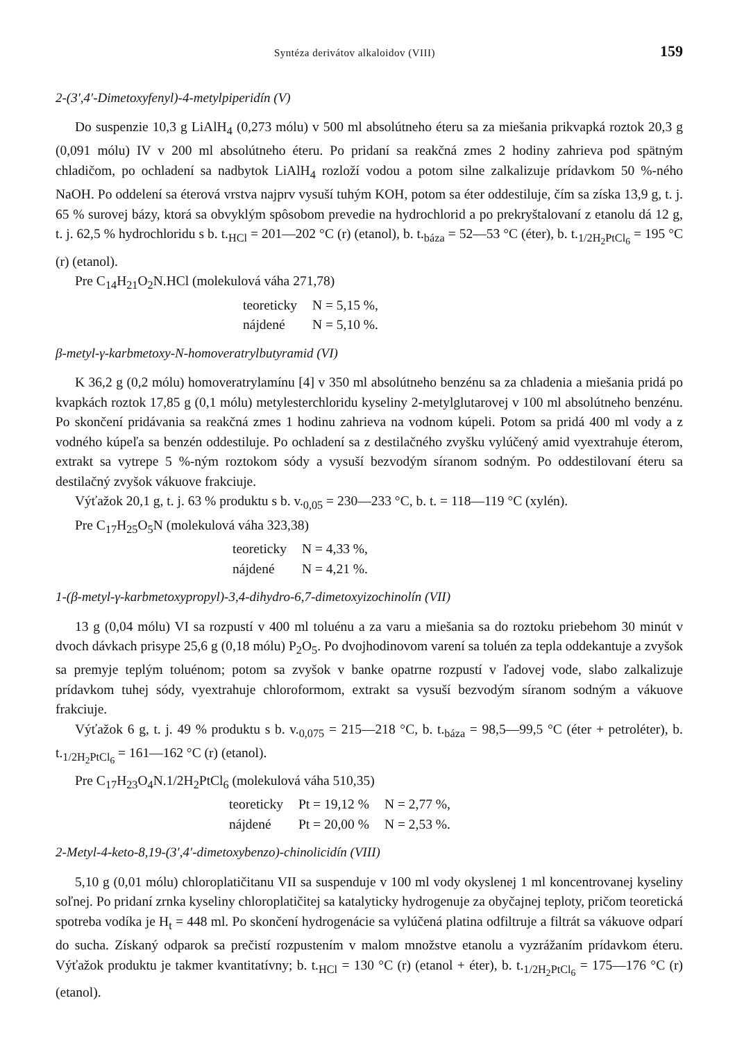Syntéza derivátov alkaloidov (VIII) 159
2-(3′,4′-Dimetoxyfenyl)-4-metylpiperidín (V)
Do suspenzie 10,3 g LiAlH<sub>4</sub> (0,273 mólu) v 500 ml absolútneho éteru sa za miešania prikvapká roztok 20,3 g (0,091 mólu) IV v 200 ml absolútneho éteru. Po pridaní sa reakčná zmes 2 hodiny zahrieva pod spätným chladičom, po ochladení sa nadbytok LiAlH<sub>4</sub> rozloží vodou a potom silne zalkalizuje prídavkom 50 %-ného NaOH. Po oddelení sa éterová vrstva najprv vysuší tuhým KOH, potom sa éter oddestiluje, čím sa získa 13,9 g, t. j. 65 % surovej bázy, ktorá sa obvyklým spôsobom prevedie na hydrochlorid a po prekryštalovaní z etanolu dá 12 g, t. j. 62,5 % hydrochloridu s b. t.<sub>HCl</sub> = 201—202 °C (r) (etanol), b. t.<sub>báza</sub> = 52—53 °C (éter), b. t.<sub>1/2H<sub>2</sub>PtCl<sub>6</sub></sub> = 195 °C (r) (etanol).
Pre C<sub>14</sub>H<sub>21</sub>O<sub>2</sub>N.HCl (molekulová váha 271,78)
| teoreticky | N = 5,15 %, |
| nájdené | N = 5,10 %. |
β-metyl-γ-karbmetoxy-N-homoveratrylbutyramid (VI)
K 36,2 g (0,2 mólu) homoveratrylamínu [4] v 350 ml absolútneho benzénu sa za chladenia a miešania pridá po kvapkách roztok 17,85 g (0,1 mólu) metylesterchloridu kyseliny 2-metylglutarovej v 100 ml absolútneho benzénu. Po skončení pridávania sa reakčná zmes 1 hodinu zahrieva na vodnom kúpeli. Potom sa pridá 400 ml vody a z vodného kúpeľa sa benzén oddestiluje. Po ochladení sa z destilačného zvyšku vylúčený amid vyextrahuje éterom, extrakt sa vytrepe 5 %-ným roztokom sódy a vysuší bezvodým síranom sodným. Po oddestilovaní éteru sa destilačný zvyšok vákuove frakciuje.
Výťažok 20,1 g, t. j. 63 % produktu s b. v.<sub>0,05</sub> = 230—233 °C, b. t. = 118—119 °C (xylén).
Pre C<sub>17</sub>H<sub>25</sub>O<sub>5</sub>N (molekulová váha 323,38)
| teoreticky | N = 4,33 %, |
| nájdené | N = 4,21 %. |
1-(β-metyl-γ-karbmetoxypropyl)-3,4-dihydro-6,7-dimetoxyizochinolín (VII)
13 g (0,04 mólu) VI sa rozpustí v 400 ml toluénu a za varu a miešania sa do roztoku priebehom 30 minút v dvoch dávkach prisype 25,6 g (0,18 mólu) P<sub>2</sub>O<sub>5</sub>. Po dvojhodinovom varení sa toluén za tepla oddekantuje a zvyšok sa premyje teplým toluénom; potom sa zvyšok v banke opatrne rozpustí v ľadovej vode, slabo zalkalizuje prídavkom tuhej sódy, vyextrahuje chloroformom, extrakt sa vysuší bezvodým síranom sodným a vákuove frakciuje.
Výťažok 6 g, t. j. 49 % produktu s b. v.<sub>0,075</sub> = 215—218 °C, b. t.<sub>báza</sub> = 98,5—99,5 °C (éter + petroléter), b. t.<sub>1/2H<sub>2</sub>PtCl<sub>6</sub></sub> = 161—162 °C (r) (etanol).
Pre C<sub>17</sub>H<sub>23</sub>O<sub>4</sub>N.1/2H<sub>2</sub>PtCl<sub>6</sub> (molekulová váha 510,35)
| teoreticky | Pt = 19,12 % | N = 2,77 %, |
| nájdené | Pt = 20,00 % | N = 2,53 %. |
2-Metyl-4-keto-8,19-(3′,4′-dimetoxybenzo)-chinolicidín (VIII)
5,10 g (0,01 mólu) chloroplatičitanu VII sa suspenduje v 100 ml vody okyslenej 1 ml koncentrovanej kyseliny soľnej. Po pridaní zrnka kyseliny chloroplatičitej sa katalyticky hydrogenuje za obyčajnej teploty, pričom teoretická spotreba vodíka je H<sub>t</sub> = 448 ml. Po skončení hydrogenácie sa vylúčená platina odfiltruje a filtrát sa vákuove odparí do sucha. Získaný odparok sa prečistí rozpustením v malom množstve etanolu a vyzrážaním prídavkom éteru. Výťažok produktu je takmer kvantitatívny; b. t.<sub>HCl</sub> = 130 °C (r) (etanol + éter), b. t.<sub>1/2H<sub>2</sub>PtCl<sub>6</sub></sub> = 175—176 °C (r) (etanol).